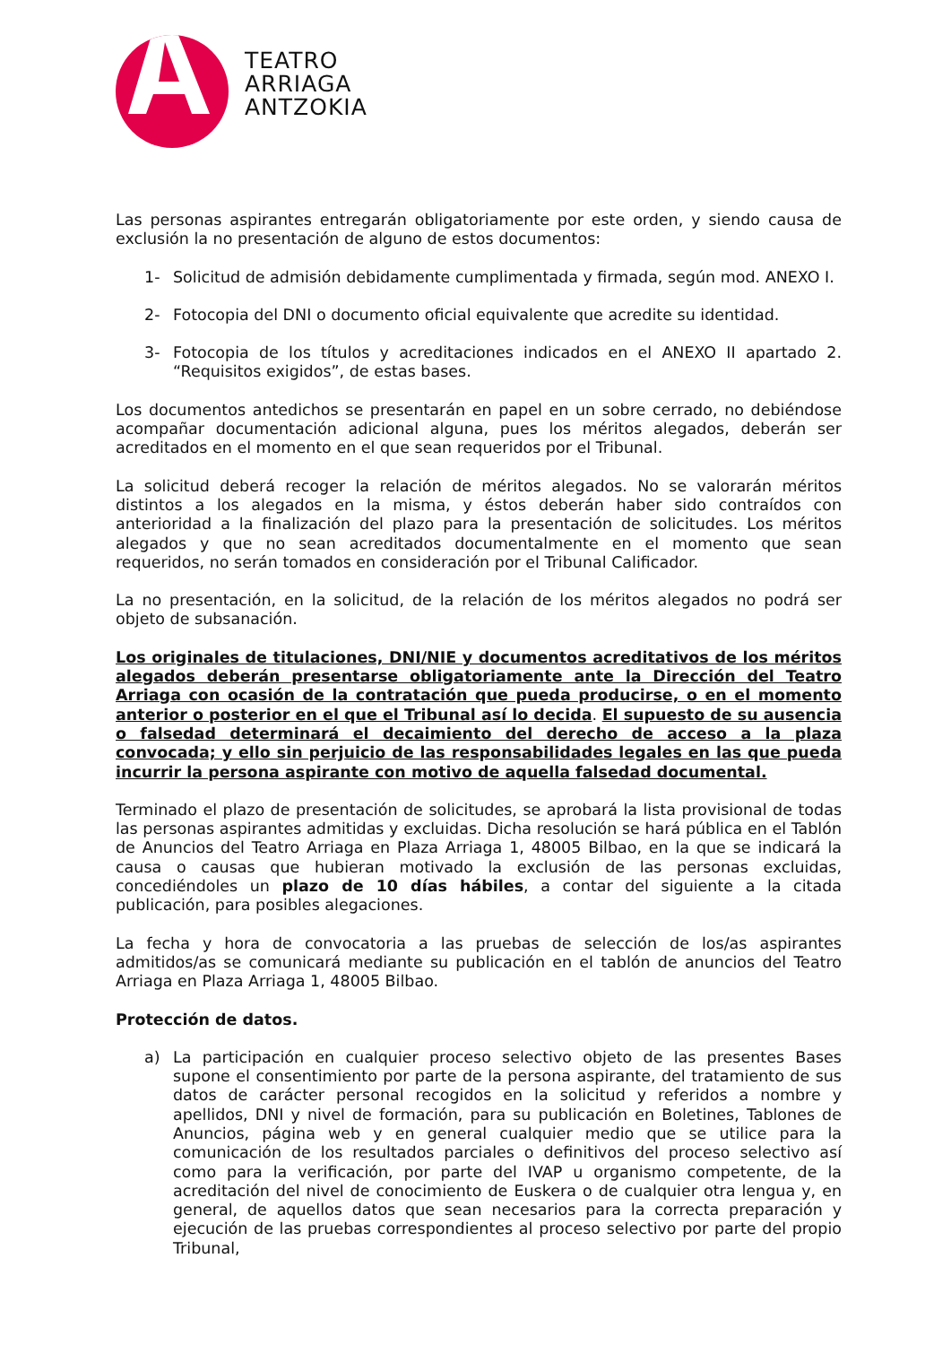TEATRO
ARRIAGA
ANTZOKIA
Las personas aspirantes entregarán obligatoriamente por este orden, y siendo causa de exclusión la no presentación de alguno de estos documentos:
1- Solicitud de admisión debidamente cumplimentada y firmada, según mod. ANEXO I.
2- Fotocopia del DNI o documento oficial equivalente que acredite su identidad.
3- Fotocopia de los títulos y acreditaciones indicados en el ANEXO II apartado 2. “Requisitos exigidos”, de estas bases.
Los documentos antedichos se presentarán en papel en un sobre cerrado, no debiéndose acompañar documentación adicional alguna, pues los méritos alegados, deberán ser acreditados en el momento en el que sean requeridos por el Tribunal.
La solicitud deberá recoger la relación de méritos alegados. No se valorarán méritos distintos a los alegados en la misma, y éstos deberán haber sido contraídos con anterioridad a la finalización del plazo para la presentación de solicitudes. Los méritos alegados y que no sean acreditados documentalmente en el momento que sean requeridos, no serán tomados en consideración por el Tribunal Calificador.
La no presentación, en la solicitud, de la relación de los méritos alegados no podrá ser objeto de subsanación.
Los originales de titulaciones, DNI/NIE y documentos acreditativos de los méritos alegados deberán presentarse obligatoriamente ante la Dirección del Teatro Arriaga con ocasión de la contratación que pueda producirse, o en el momento anterior o posterior en el que el Tribunal así lo decida. El supuesto de su ausencia o falsedad determinará el decaimiento del derecho de acceso a la plaza convocada; y ello sin perjuicio de las responsabilidades legales en las que pueda incurrir la persona aspirante con motivo de aquella falsedad documental.
Terminado el plazo de presentación de solicitudes, se aprobará la lista provisional de todas las personas aspirantes admitidas y excluidas. Dicha resolución se hará pública en el Tablón de Anuncios del Teatro Arriaga en Plaza Arriaga 1, 48005 Bilbao, en la que se indicará la causa o causas que hubieran motivado la exclusión de las personas excluidas, concediéndoles un plazo de 10 días hábiles, a contar del siguiente a la citada publicación, para posibles alegaciones.
La fecha y hora de convocatoria a las pruebas de selección de los/as aspirantes admitidos/as se comunicará mediante su publicación en el tablón de anuncios del Teatro Arriaga en Plaza Arriaga 1, 48005 Bilbao.
Protección de datos.
a) La participación en cualquier proceso selectivo objeto de las presentes Bases supone el consentimiento por parte de la persona aspirante, del tratamiento de sus datos de carácter personal recogidos en la solicitud y referidos a nombre y apellidos, DNI y nivel de formación, para su publicación en Boletines, Tablones de Anuncios, página web y en general cualquier medio que se utilice para la comunicación de los resultados parciales o definitivos del proceso selectivo así como para la verificación, por parte del IVAP u organismo competente, de la acreditación del nivel de conocimiento de Euskera o de cualquier otra lengua y, en general, de aquellos datos que sean necesarios para la correcta preparación y ejecución de las pruebas correspondientes al proceso selectivo por parte del propio Tribunal,